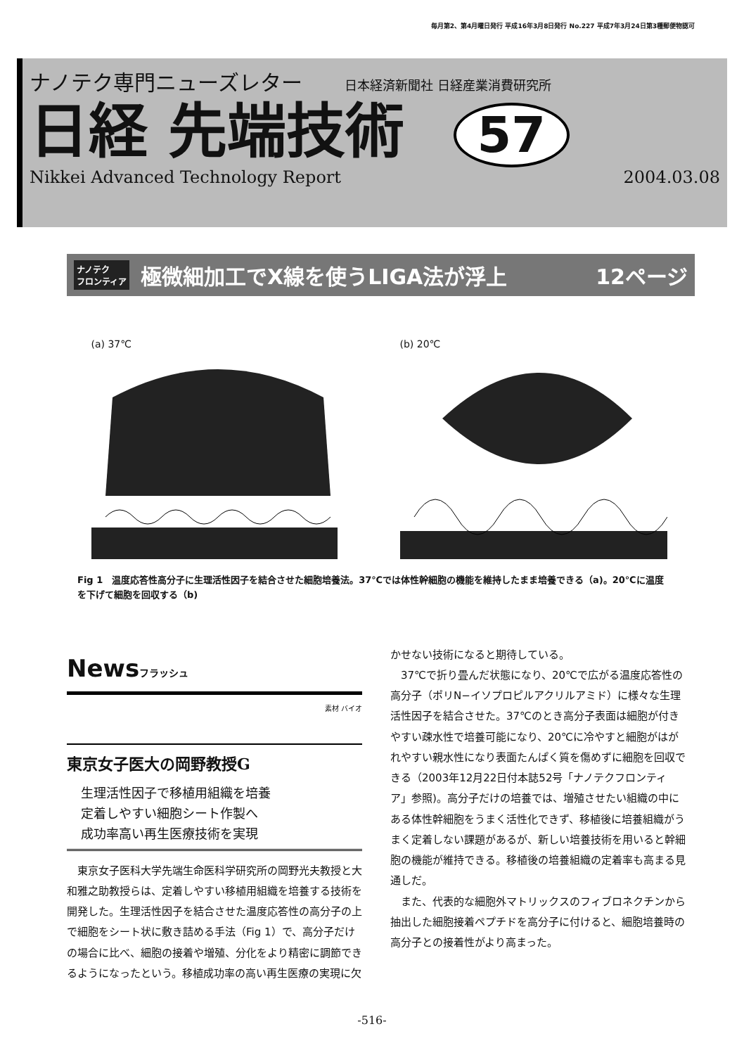毎月第2、第4月曜日発行 平成16年3月8日発行 No.227 平成7年3月24日第3種郵便物認可
ナノテク専門ニューズレター 日本経済新聞社 日経産業消費研究所
日経 先端技術 57
Nikkei Advanced Technology Report 2004.03.08
ナノテク
フロンティア 極微細加工でX線を使うLIGA法が浮上 12ページ
(a) 37℃ (b) 20℃
Fig 1　温度応答性高分子に生理活性因子を結合させた細胞培養法。37℃では体性幹細胞の機能を維持したまま培養できる（a)。20℃に温度を下げて細胞を回収する（b)
Newsフラッシュ
素材 バイオ
東京女子医大の岡野教授G
生理活性因子で移植用組織を培養
定着しやすい細胞シート作製へ
成功率高い再生医療技術を実現
東京女子医科大学先端生命医科学研究所の岡野光夫教授と大和雅之助教授らは、定着しやすい移植用組織を培養する技術を開発した。生理活性因子を結合させた温度応答性の高分子の上で細胞をシート状に敷き詰める手法（Fig 1）で、高分子だけの場合に比べ、細胞の接着や増殖、分化をより精密に調節できるようになったという。移植成功率の高い再生医療の実現に欠
かせない技術になると期待している。
37℃で折り畳んだ状態になり、20℃で広がる温度応答性の高分子（ポリN−イソプロピルアクリルアミド）に様々な生理活性因子を結合させた。37℃のとき高分子表面は細胞が付きやすい疎水性で培養可能になり、20℃に冷やすと細胞がはがれやすい親水性になり表面たんぱく質を傷めずに細胞を回収できる（2003年12月22日付本誌52号「ナノテクフロンティア」参照)。高分子だけの培養では、増殖させたい組織の中にある体性幹細胞をうまく活性化できず、移植後に培養組織がうまく定着しない課題があるが、新しい培養技術を用いると幹細胞の機能が維持できる。移植後の培養組織の定着率も高まる見通しだ。
また、代表的な細胞外マトリックスのフィブロネクチンから抽出した細胞接着ペプチドを高分子に付けると、細胞培養時の高分子との接着性がより高まった。
-516-